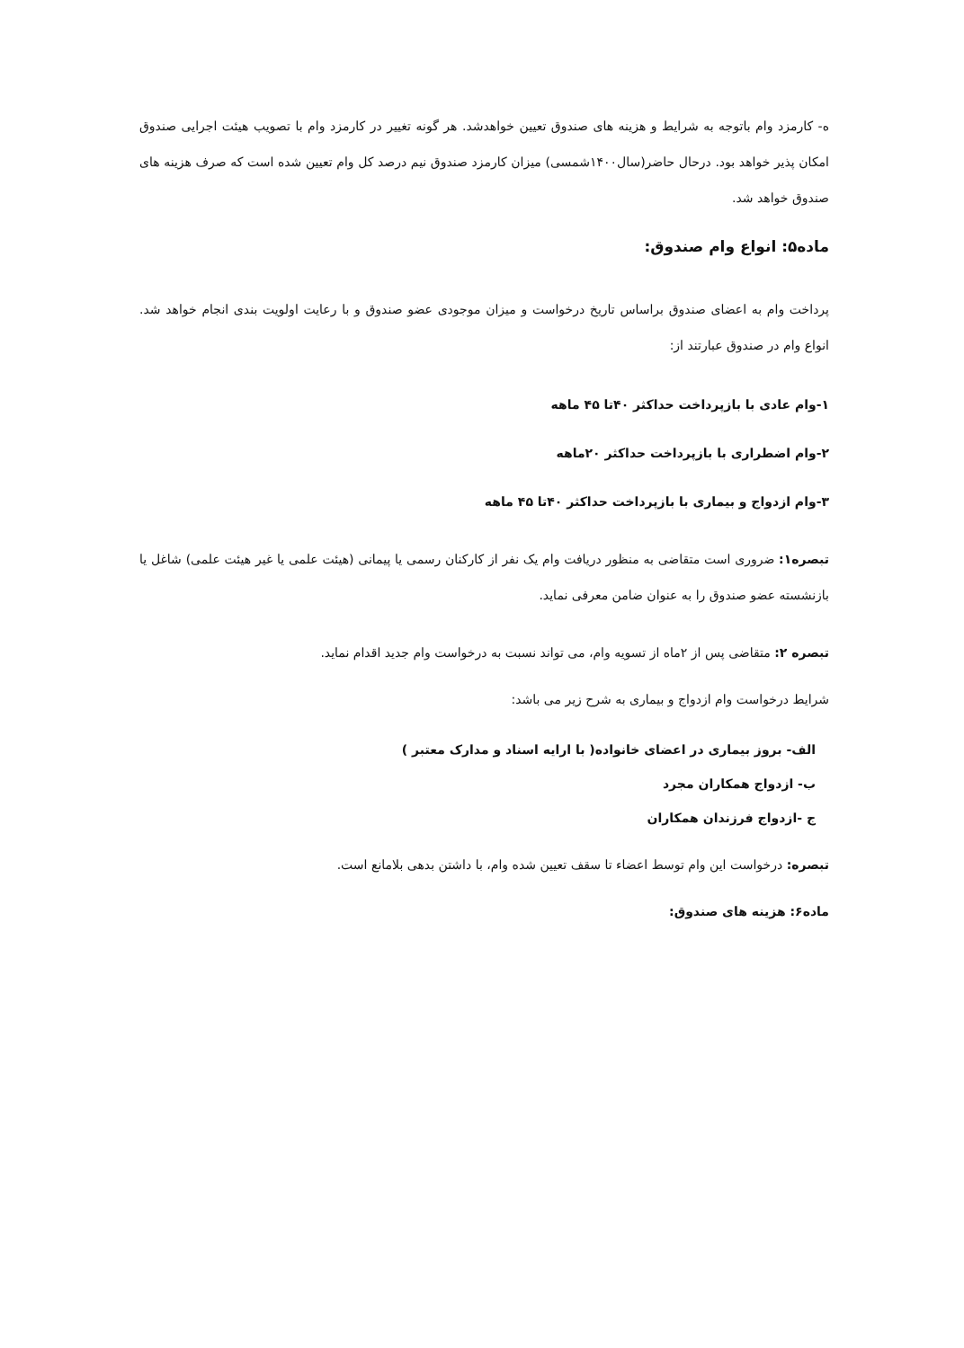ه- کارمزد وام باتوجه به شرایط و هزینه های صندوق تعیین خواهدشد. هر گونه تغییر در کارمزد وام با تصویب هیئت اجرایی صندوق امکان پذیر خواهد بود. درحال حاضر(سال۱۴۰۰شمسی) میزان کارمزد صندوق نیم درصد کل وام تعیین شده است که صرف هزینه های صندوق خواهد شد.
ماده۵: انواع وام صندوق:
پرداخت وام به اعضای صندوق براساس تاریخ درخواست و میزان موجودی عضو صندوق و با رعایت اولویت بندی انجام خواهد شد. انواع وام در صندوق عبارتند از:
۱-وام عادی با بازپرداخت حداکثر ۴۰تا ۴۵ ماهه
۲-وام اضطراری با بازپرداخت حداکثر ۲۰ماهه
۳-وام ازدواج و بیماری با بازپرداخت حداکثر ۴۰تا ۴۵ ماهه
تبصره۱: ضروری است متقاضی به منظور دریافت وام یک نفر از کارکنان رسمی یا پیمانی (هیئت علمی یا غیر هیئت علمی) شاغل یا بازنشسته عضو صندوق را به عنوان ضامن معرفی نماید.
تبصره ۲: متقاضی پس از ۲ماه از تسویه وام، می تواند نسبت به درخواست وام جدید اقدام نماید.
شرایط درخواست وام ازدواج و بیماری به شرح زیر می باشد:
الف- بروز بیماری در اعضای خانواده( با ارایه اسناد و مدارک معتبر )
ب- ازدواج همکاران مجرد
ج -ازدواج فرزندان همکاران
تبصره: درخواست این وام توسط اعضاء تا سقف تعیین شده وام، با داشتن بدهی بلامانع است.
ماده۶: هزینه های صندوق: